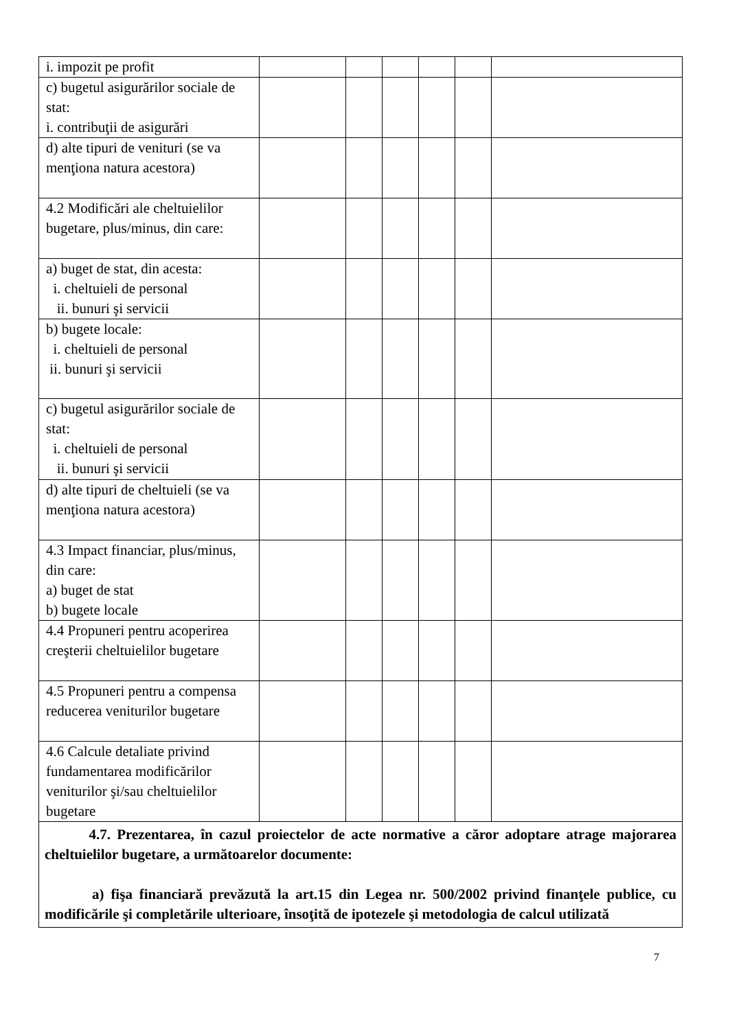| i. impozit pe profit | | | | | | |
| c) bugetul asigurărilor sociale de stat: i. contribuţii de asigurări | | | | | | |
| d) alte tipuri de venituri (se va menţiona natura acestora) | | | | | | |
| 4.2 Modificări ale cheltuielilor bugetare, plus/minus, din care: | | | | | | |
| a) buget de stat, din acesta: i. cheltuieli de personal ii. bunuri şi servicii | | | | | | |
| b) bugete locale: i. cheltuieli de personal ii. bunuri şi servicii | | | | | | |
| c) bugetul asigurărilor sociale de stat: i. cheltuieli de personal ii. bunuri şi servicii | | | | | | |
| d) alte tipuri de cheltuieli (se va menţiona natura acestora) | | | | | | |
| 4.3 Impact financiar, plus/minus, din care: a) buget de stat b) bugete locale | | | | | | |
| 4.4 Propuneri pentru acoperirea creşterii cheltuielilor bugetare | | | | | | |
| 4.5 Propuneri pentru a compensa reducerea veniturilor bugetare | | | | | | |
| 4.6 Calcule detaliate privind fundamentarea modificărilor veniturilor şi/sau cheltuielilor bugetare | | | | | | |
| 4.7. Prezentarea, în cazul proiectelor de acte normative a căror adoptare atrage majorarea cheltuielilor bugetare, a următoarelor documente: a) fişa financiară prevăzută la art.15 din Legea nr. 500/2002 privind finanţele publice, cu modificările şi completările ulterioare, însoţită de ipotezele şi metodologia de calcul utilizată | | | | | | |
7